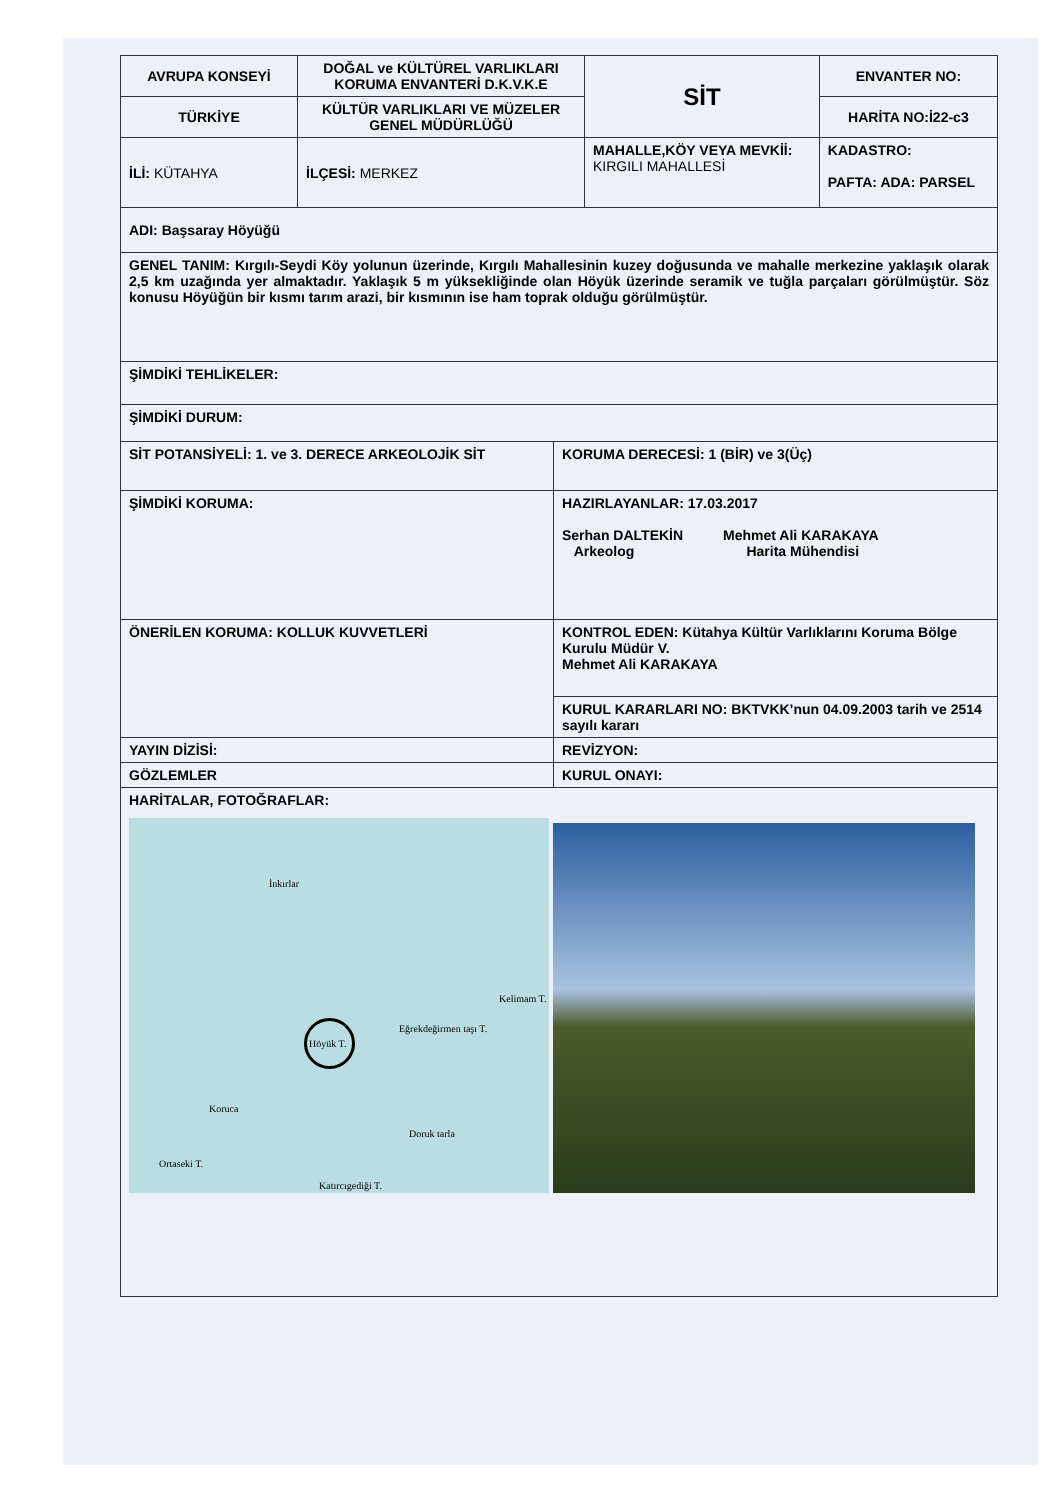| AVRUPA KONSEYİ | DOĞAL ve KÜLTÜREL VARLIKLARI KORUMA ENVANTERİ D.K.V.K.E | SİT | ENVANTER NO: |
| TÜRKİYE | KÜLTÜR VARLIKLARI VE MÜZELER GENEL MÜDÜRLÜĞÜ | | HARİTA NO:İ22-c3 |
| İLİ: KÜTAHYA | İLÇESİ: MERKEZ | MAHALLE,KÖY VEYA MEVKİİ: KIRGILI MAHALLESİ | KADASTRO: PAFTA: ADA: PARSEL |
| ADI: Başsaray Höyüğü | |
| GENEL TANIM: Kırgılı-Seydi Köy yolunun üzerinde, Kırgılı Mahallesinin kuzey doğusunda ve mahalle merkezine yaklaşık olarak 2,5 km uzağında yer almaktadır. Yaklaşık 5 m yüksekliğinde olan Höyük üzerinde seramik ve tuğla parçaları görülmüştür. Söz konusu Höyüğün bir kısmı tarım arazi, bir kısmının ise ham toprak olduğu görülmüştür. | |
| ŞİMDİKİ TEHLİKELER: | |
| ŞİMDİKİ DURUM: | |
| SİT POTANSİYELİ: 1. ve 3. DERECE ARKEOLOJİK SİT | KORUMA DERECESİ: 1 (BİR) ve 3(Üç) |
| ŞİMDİKİ KORUMA: | HAZIRLAYANLAR: 17.03.2017 Serhan DALTEKİN Arkeolog Mehmet Ali KARAKAYA Harita Mühendisi |
| ÖNERİLEN KORUMA: KOLLUK KUVVETLERİ | KONTROL EDEN: Kütahya Kültür Varlıklarını Koruma Bölge Kurulu Müdür V. Mehmet Ali KARAKAYA |
| | KURUL KARARLARI NO: BKTVKK’nun 04.09.2003 tarih ve 2514 sayılı kararı |
| YAYIN DİZİSİ: | REVİZYON: |
| GÖZLEMLER | KURUL ONAYI: |
| HARİTALAR, FOTOĞRAFLAR: İnkırlar Kelimam T. Eğrekdeğirmen taşı T. Höyük T. Koruca Doruk tarla Ortaseki T. Katırcıgediği T. | |